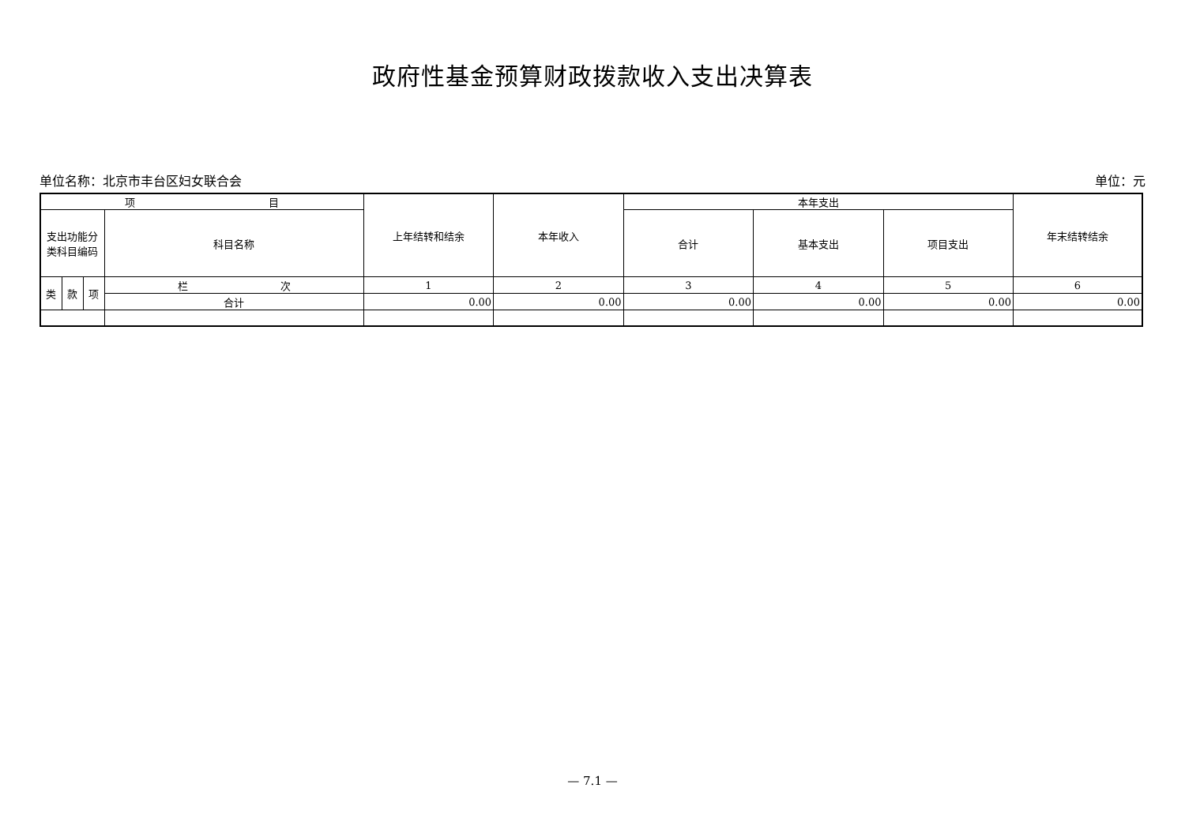政府性基金预算财政拨款收入支出决算表
单位名称：北京市丰台区妇女联合会 单位：元
| 项 目 | | | | 上年结转和结余 | 本年收入 | 本年支出 | | | 年末结转结余 |
| --- | --- | --- | --- | --- | --- | --- | --- | --- | --- |
| 支出功能分 类科目编码 | | | 科目名称 | | | 合计 | 基本支出 | 项目支出 | |
| 类 | 款 | 项 | 栏 次 | 1 | 2 | 3 | 4 | 5 | 6 |
| | | | 合计 | 0.00 | 0.00 | 0.00 | 0.00 | 0.00 | 0.00 |
— 7.1 —